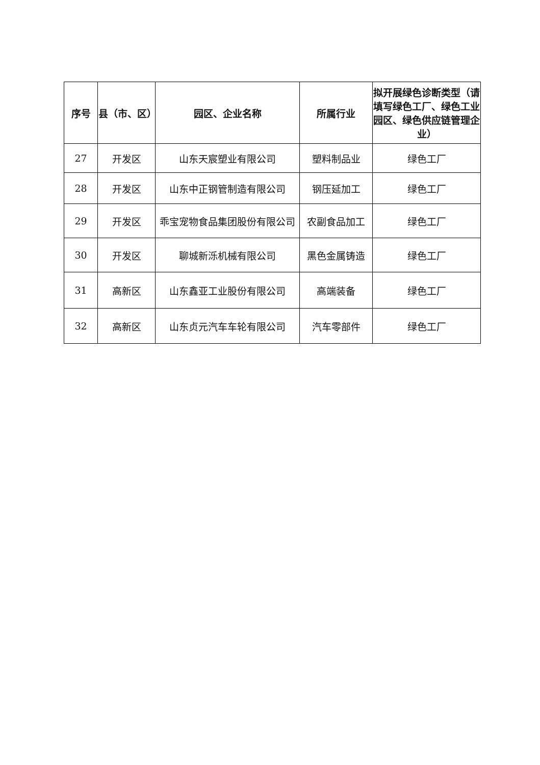| 序号 | 县（市、区） | 园区、企业名称 | 所属行业 | 拟开展绿色诊断类型（请填写绿色工厂、绿色工业园区、绿色供应链管理企业） |
| --- | --- | --- | --- | --- |
| 27 | 开发区 | 山东天宸塑业有限公司 | 塑料制品业 | 绿色工厂 |
| 28 | 开发区 | 山东中正钢管制造有限公司 | 钢压延加工 | 绿色工厂 |
| 29 | 开发区 | 乖宝宠物食品集团股份有限公司 | 农副食品加工 | 绿色工厂 |
| 30 | 开发区 | 聊城新泺机械有限公司 | 黑色金属铸造 | 绿色工厂 |
| 31 | 高新区 | 山东鑫亚工业股份有限公司 | 高端装备 | 绿色工厂 |
| 32 | 高新区 | 山东贞元汽车车轮有限公司 | 汽车零部件 | 绿色工厂 |